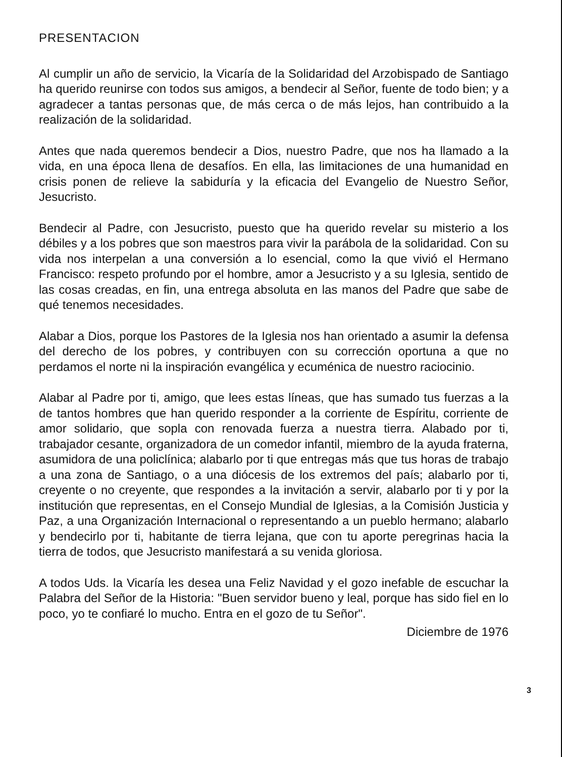PRESENTACION
Al cumplir un año de servicio, la Vicaría de la Solidaridad del Arzobispado de Santiago ha querido reunirse con todos sus amigos, a bendecir al Señor, fuente de todo bien; y a agradecer a tantas personas que, de más cerca o de más lejos, han contribuido a la realización de la solidaridad.
Antes que nada queremos bendecir a Dios, nuestro Padre, que nos ha llamado a la vida, en una época llena de desafíos. En ella, las limitaciones de una humanidad en crisis ponen de relieve la sabiduría y la eficacia del Evangelio de Nuestro Señor, Jesucristo.
Bendecir al Padre, con Jesucristo, puesto que ha querido revelar su misterio a los débiles y a los pobres que son maestros para vivir la parábola de la solidaridad. Con su vida nos interpelan a una conversión a lo esencial, como la que vivió el Hermano Francisco: respeto profundo por el hombre, amor a Jesucristo y a su Iglesia, sentido de las cosas creadas, en fin, una entrega absoluta en las manos del Padre que sabe de qué tenemos necesidades.
Alabar a Dios, porque los Pastores de la Iglesia nos han orientado a asumir la defensa del derecho de los pobres, y contribuyen con su corrección oportuna a que no perdamos el norte ni la inspiración evangélica y ecuménica de nuestro raciocinio.
Alabar al Padre por ti, amigo, que lees estas líneas, que has sumado tus fuerzas a la de tantos hombres que han querido responder a la corriente de Espíritu, corriente de amor solidario, que sopla con renovada fuerza a nuestra tierra. Alabado por ti, trabajador cesante, organizadora de un comedor infantil, miembro de la ayuda fraterna, asumidora de una policlínica; alabarlo por ti que entregas más que tus horas de trabajo a una zona de Santiago, o a una diócesis de los extremos del país; alabarlo por ti, creyente o no creyente, que respondes a la invitación a servir, alabarlo por ti y por la institución que representas, en el Consejo Mundial de Iglesias, a la Comisión Justicia y Paz, a una Organización Internacional o representando a un pueblo hermano; alabarlo y bendecirlo por ti, habitante de tierra lejana, que con tu aporte peregrinas hacia la tierra de todos, que Jesucristo manifestará a su venida gloriosa.
A todos Uds. la Vicaría les desea una Feliz Navidad y el gozo inefable de escuchar la Palabra del Señor de la Historia: "Buen servidor bueno y leal, porque has sido fiel en lo poco, yo te confiaré lo mucho. Entra en el gozo de tu Señor".
Diciembre de 1976
3